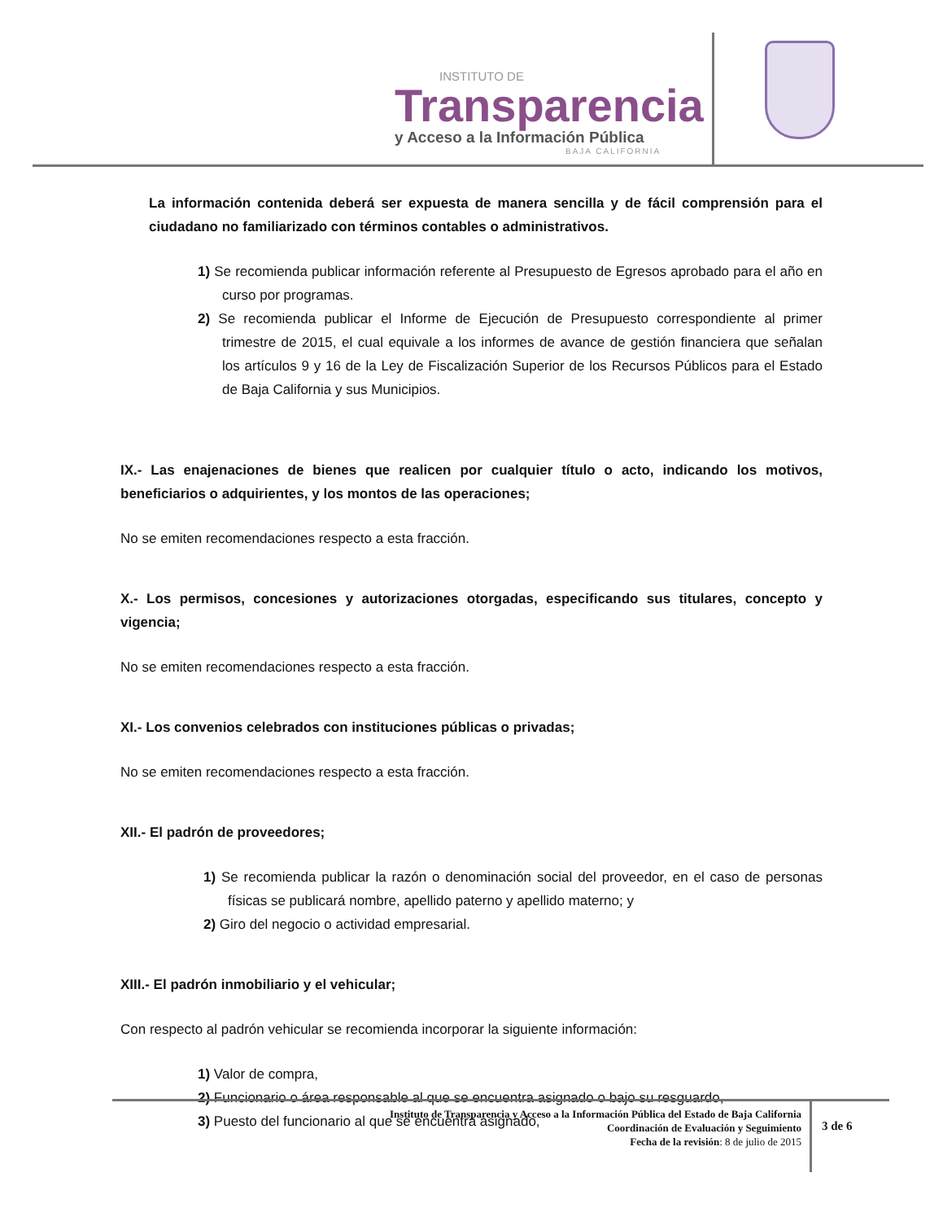INSTITUTO DE
Transparencia
y Acceso a la Información Pública
BAJA CALIFORNIA
La información contenida deberá ser expuesta de manera sencilla y de fácil comprensión para el ciudadano no familiarizado con términos contables o administrativos.
1) Se recomienda publicar información referente al Presupuesto de Egresos aprobado para el año en curso por programas.
2) Se recomienda publicar el Informe de Ejecución de Presupuesto correspondiente al primer trimestre de 2015, el cual equivale a los informes de avance de gestión financiera que señalan los artículos 9 y 16 de la Ley de Fiscalización Superior de los Recursos Públicos para el Estado de Baja California y sus Municipios.
IX.- Las enajenaciones de bienes que realicen por cualquier título o acto, indicando los motivos, beneficiarios o adquirientes, y los montos de las operaciones;
No se emiten recomendaciones respecto a esta fracción.
X.- Los permisos, concesiones y autorizaciones otorgadas, especificando sus titulares, concepto y vigencia;
No se emiten recomendaciones respecto a esta fracción.
XI.- Los convenios celebrados con instituciones públicas o privadas;
No se emiten recomendaciones respecto a esta fracción.
XII.- El padrón de proveedores;
1) Se recomienda publicar la razón o denominación social del proveedor, en el caso de personas físicas se publicará nombre, apellido paterno y apellido materno; y
2) Giro del negocio o actividad empresarial.
XIII.- El padrón inmobiliario y el vehicular;
Con respecto al padrón vehicular se recomienda incorporar la siguiente información:
1) Valor de compra,
2) Funcionario o área responsable al que se encuentra asignado o bajo su resguardo,
3) Puesto del funcionario al que se encuentra asignado,
Instituto de Transparencia y Acceso a la Información Pública del Estado de Baja California
Coordinación de Evaluación y Seguimiento
Fecha de la revisión: 8 de julio de 2015
3 de 6